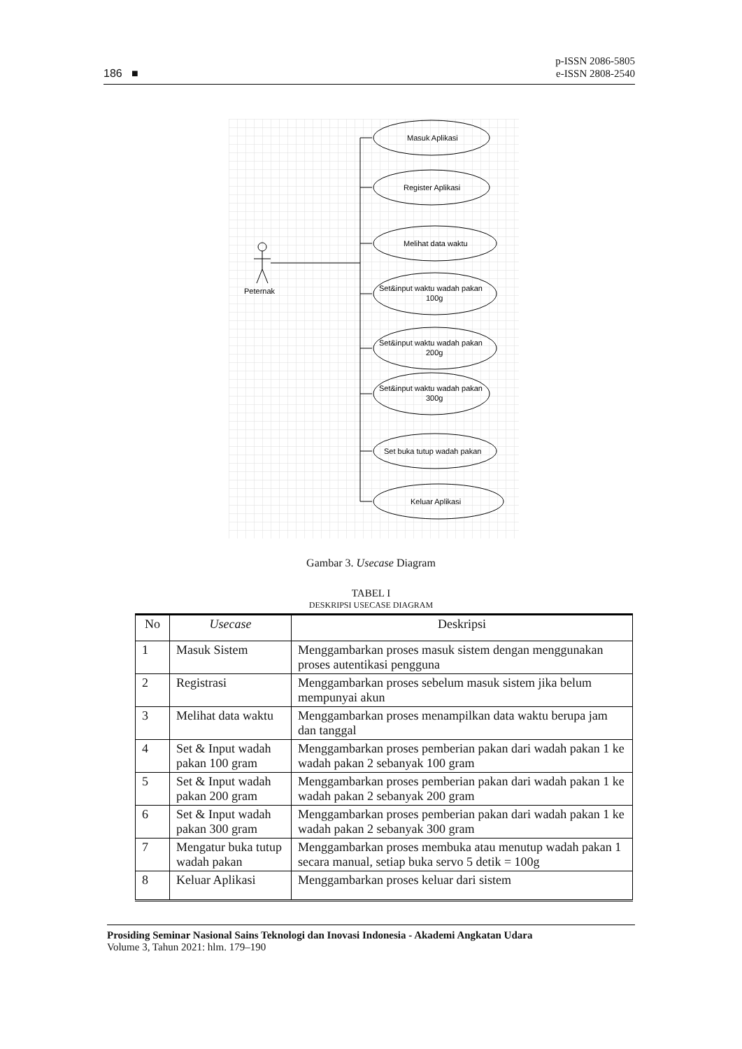186 ■
p-ISSN 2086-5805
e-ISSN 2808-2540
Peternak
Masuk Aplikasi
Register Aplikasi
Melihat data waktu
Set&input waktu wadah pakan
100g
Set&input waktu wadah pakan
200g
Set&input waktu wadah pakan
300g
Set buka tutup wadah pakan
Keluar Aplikasi
Gambar 3. Usecase Diagram
TABEL I
DESKRIPSI USECASE DIAGRAM
| No | Usecase | Deskripsi |
| --- | --- | --- |
| 1 | Masuk Sistem | Menggambarkan proses masuk sistem dengan menggunakan proses autentikasi pengguna |
| 2 | Registrasi | Menggambarkan proses sebelum masuk sistem jika belum mempunyai akun |
| 3 | Melihat data waktu | Menggambarkan proses menampilkan data waktu berupa jam dan tanggal |
| 4 | Set & Input wadah pakan 100 gram | Menggambarkan proses pemberian pakan dari wadah pakan 1 ke wadah pakan 2 sebanyak 100 gram |
| 5 | Set & Input wadah pakan 200 gram | Menggambarkan proses pemberian pakan dari wadah pakan 1 ke wadah pakan 2 sebanyak 200 gram |
| 6 | Set & Input wadah pakan 300 gram | Menggambarkan proses pemberian pakan dari wadah pakan 1 ke wadah pakan 2 sebanyak 300 gram |
| 7 | Mengatur buka tutup wadah pakan | Menggambarkan proses membuka atau menutup wadah pakan 1 secara manual, setiap buka servo 5 detik = 100g |
| 8 | Keluar Aplikasi | Menggambarkan proses keluar dari sistem |
Prosiding Seminar Nasional Sains Teknologi dan Inovasi Indonesia - Akademi Angkatan Udara
Volume 3, Tahun 2021: hlm. 179–190